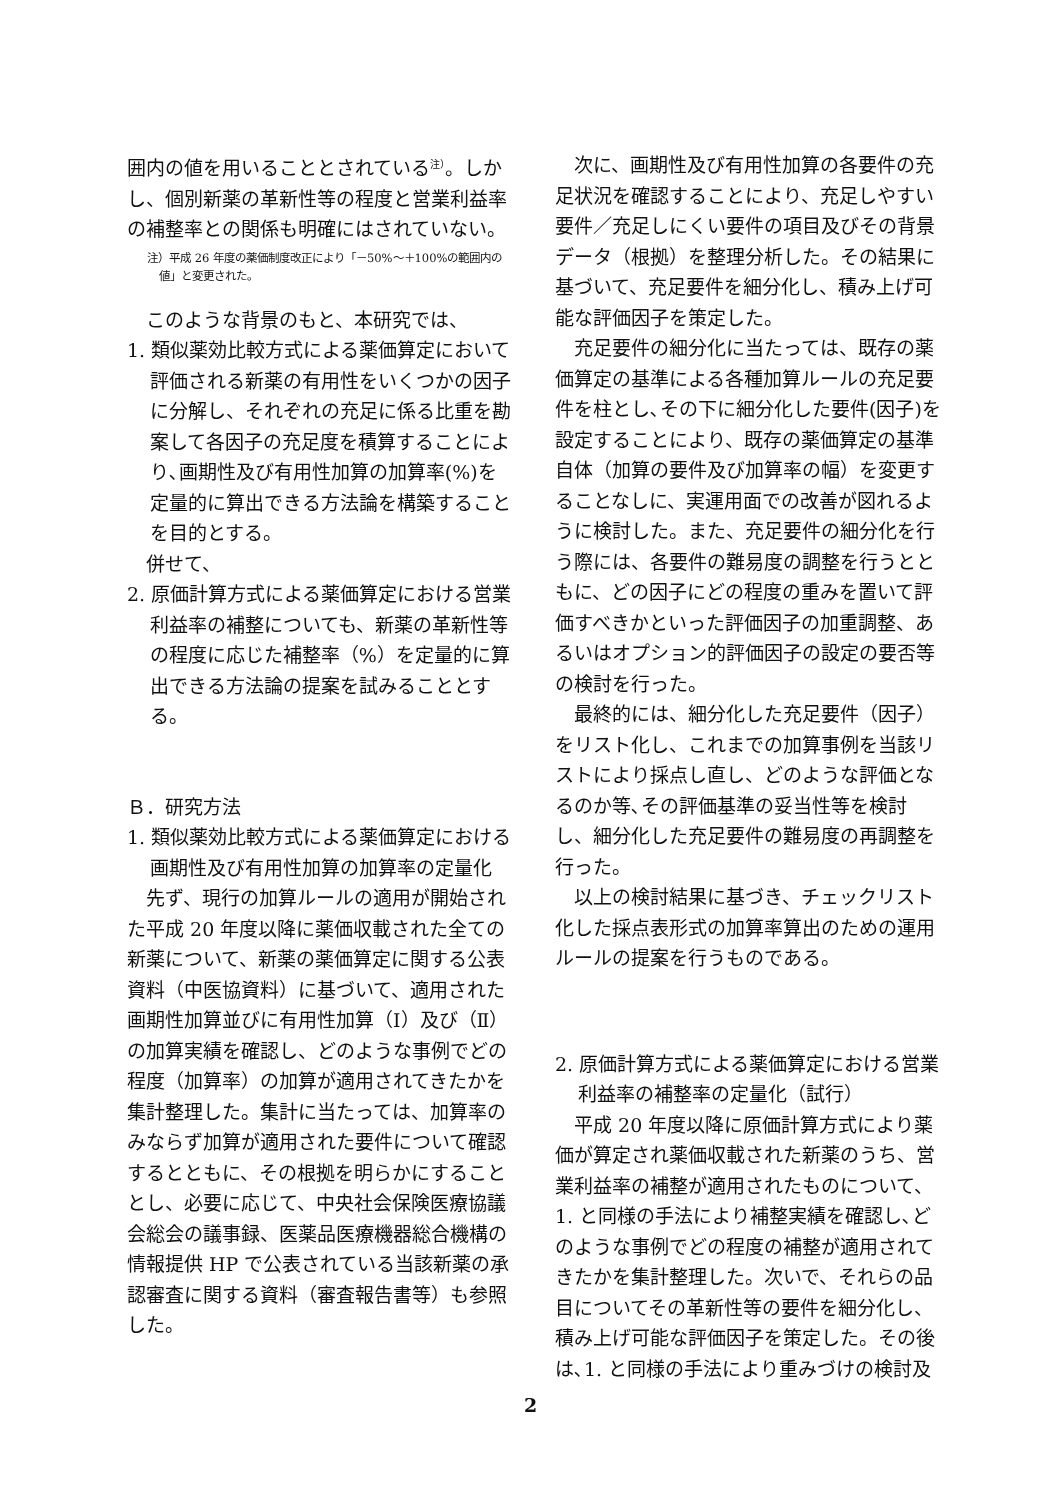囲内の値を用いることとされている<sup>注）</sup>。しかし、個別新薬の革新性等の程度と営業利益率の補整率との関係も明確にはされていない。
注）平成 26 年度の薬価制度改正により「－50%～＋100%の範囲内の値」と変更された。
このような背景のもと、本研究では、
1. 類似薬効比較方式による薬価算定において評価される新薬の有用性をいくつかの因子に分解し、それぞれの充足に係る比重を勘案して各因子の充足度を積算することにより､画期性及び有用性加算の加算率(%)を定量的に算出できる方法論を構築することを目的とする。
併せて、
2. 原価計算方式による薬価算定における営業利益率の補整についても、新薬の革新性等の程度に応じた補整率（%）を定量的に算出できる方法論の提案を試みることとする。
Ｂ．研究方法
1. 類似薬効比較方式による薬価算定における画期性及び有用性加算の加算率の定量化
先ず、現行の加算ルールの適用が開始された平成 20 年度以降に薬価収載された全ての新薬について、新薬の薬価算定に関する公表資料（中医協資料）に基づいて、適用された画期性加算並びに有用性加算（Ⅰ）及び（Ⅱ）の加算実績を確認し、どのような事例でどの程度（加算率）の加算が適用されてきたかを集計整理した。集計に当たっては、加算率のみならず加算が適用された要件について確認するとともに、その根拠を明らかにすることとし、必要に応じて、中央社会保険医療協議会総会の議事録、医薬品医療機器総合機構の情報提供 HP で公表されている当該新薬の承認審査に関する資料（審査報告書等）も参照した。
次に、画期性及び有用性加算の各要件の充足状況を確認することにより、充足しやすい要件／充足しにくい要件の項目及びその背景データ（根拠）を整理分析した。その結果に基づいて、充足要件を細分化し、積み上げ可能な評価因子を策定した。
充足要件の細分化に当たっては、既存の薬価算定の基準による各種加算ルールの充足要件を柱とし､その下に細分化した要件(因子)を設定することにより、既存の薬価算定の基準自体（加算の要件及び加算率の幅）を変更することなしに、実運用面での改善が図れるように検討した。また、充足要件の細分化を行う際には、各要件の難易度の調整を行うとともに、どの因子にどの程度の重みを置いて評価すべきかといった評価因子の加重調整、あるいはオプション的評価因子の設定の要否等の検討を行った。
最終的には、細分化した充足要件（因子）をリスト化し、これまでの加算事例を当該リストにより採点し直し、どのような評価となるのか等､その評価基準の妥当性等を検討し、細分化した充足要件の難易度の再調整を行った。
以上の検討結果に基づき、チェックリスト化した採点表形式の加算率算出のための運用ルールの提案を行うものである。
2. 原価計算方式による薬価算定における営業利益率の補整率の定量化（試行）
平成 20 年度以降に原価計算方式により薬価が算定され薬価収載された新薬のうち、営業利益率の補整が適用されたものについて、1. と同様の手法により補整実績を確認し､どのような事例でどの程度の補整が適用されてきたかを集計整理した。次いで、それらの品目についてその革新性等の要件を細分化し、積み上げ可能な評価因子を策定した。その後は､1. と同様の手法により重みづけの検討及
2